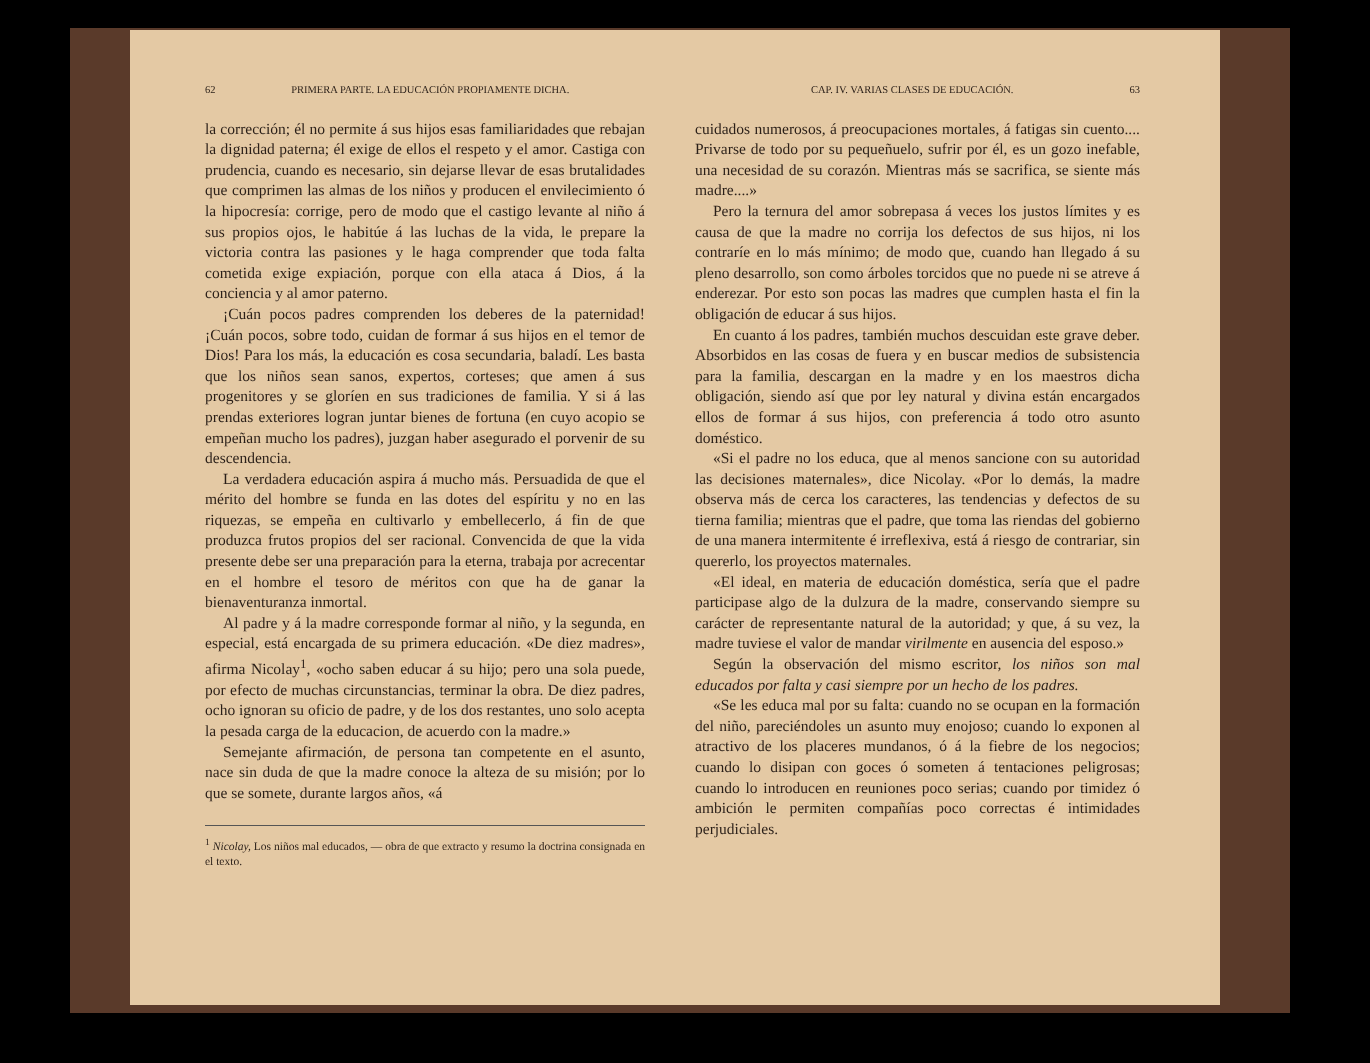62 PRIMERA PARTE. LA EDUCACIÓN PROPIAMENTE DICHA.
la corrección; él no permite á sus hijos esas familiaridades que rebajan la dignidad paterna; él exige de ellos el respeto y el amor. Castiga con prudencia, cuando es necesario, sin dejarse llevar de esas brutalidades que comprimen las almas de los niños y producen el envilecimiento ó la hipocresía: corrige, pero de modo que el castigo levante al niño á sus propios ojos, le habitúe á las luchas de la vida, le prepare la victoria contra las pasiones y le haga comprender que toda falta cometida exige expiación, porque con ella ataca á Dios, á la conciencia y al amor paterno.
¡Cuán pocos padres comprenden los deberes de la paternidad! ¡Cuán pocos, sobre todo, cuidan de formar á sus hijos en el temor de Dios! Para los más, la educación es cosa secundaria, baladí. Les basta que los niños sean sanos, expertos, corteses; que amen á sus progenitores y se gloríen en sus tradiciones de familia. Y si á las prendas exteriores logran juntar bienes de fortuna (en cuyo acopio se empeñan mucho los padres), juzgan haber asegurado el porvenir de su descendencia.
La verdadera educación aspira á mucho más. Persuadida de que el mérito del hombre se funda en las dotes del espíritu y no en las riquezas, se empeña en cultivarlo y embellecerlo, á fin de que produzca frutos propios del ser racional. Convencida de que la vida presente debe ser una preparación para la eterna, trabaja por acrecentar en el hombre el tesoro de méritos con que ha de ganar la bienaventuranza inmortal.
Al padre y á la madre corresponde formar al niño, y la segunda, en especial, está encargada de su primera educación. «De diez madres», afirma Nicolay<sup>1</sup>, «ocho saben educar á su hijo; pero una sola puede, por efecto de muchas circunstancias, terminar la obra. De diez padres, ocho ignoran su oficio de padre, y de los dos restantes, uno solo acepta la pesada carga de la educacion, de acuerdo con la madre.»
Semejante afirmación, de persona tan competente en el asunto, nace sin duda de que la madre conoce la alteza de su misión; por lo que se somete, durante largos años, «á
<sup>1</sup> Nicolay, Los niños mal educados, — obra de que extracto y resumo la doctrina consignada en el texto.
CAP. IV. VARIAS CLASES DE EDUCACIÓN. 63
cuidados numerosos, á preocupaciones mortales, á fatigas sin cuento.... Privarse de todo por su pequeñuelo, sufrir por él, es un gozo inefable, una necesidad de su corazón. Mientras más se sacrifica, se siente más madre....»
Pero la ternura del amor sobrepasa á veces los justos límites y es causa de que la madre no corrija los defectos de sus hijos, ni los contraríe en lo más mínimo; de modo que, cuando han llegado á su pleno desarrollo, son como árboles torcidos que no puede ni se atreve á enderezar. Por esto son pocas las madres que cumplen hasta el fin la obligación de educar á sus hijos.
En cuanto á los padres, también muchos descuidan este grave deber. Absorbidos en las cosas de fuera y en buscar medios de subsistencia para la familia, descargan en la madre y en los maestros dicha obligación, siendo así que por ley natural y divina están encargados ellos de formar á sus hijos, con preferencia á todo otro asunto doméstico.
«Si el padre no los educa, que al menos sancione con su autoridad las decisiones maternales», dice Nicolay. «Por lo demás, la madre observa más de cerca los caracteres, las tendencias y defectos de su tierna familia; mientras que el padre, que toma las riendas del gobierno de una manera intermitente é irreflexiva, está á riesgo de contrariar, sin quererlo, los proyectos maternales.
«El ideal, en materia de educación doméstica, sería que el padre participase algo de la dulzura de la madre, conservando siempre su carácter de representante natural de la autoridad; y que, á su vez, la madre tuviese el valor de mandar virilmente en ausencia del esposo.»
Según la observación del mismo escritor, los niños son mal educados por falta y casi siempre por un hecho de los padres.
«Se les educa mal por su falta: cuando no se ocupan en la formación del niño, pareciéndoles un asunto muy enojoso; cuando lo exponen al atractivo de los placeres mundanos, ó á la fiebre de los negocios; cuando lo disipan con goces ó someten á tentaciones peligrosas; cuando lo introducen en reuniones poco serias; cuando por timidez ó ambición le permiten compañías poco correctas é intimidades perjudiciales.